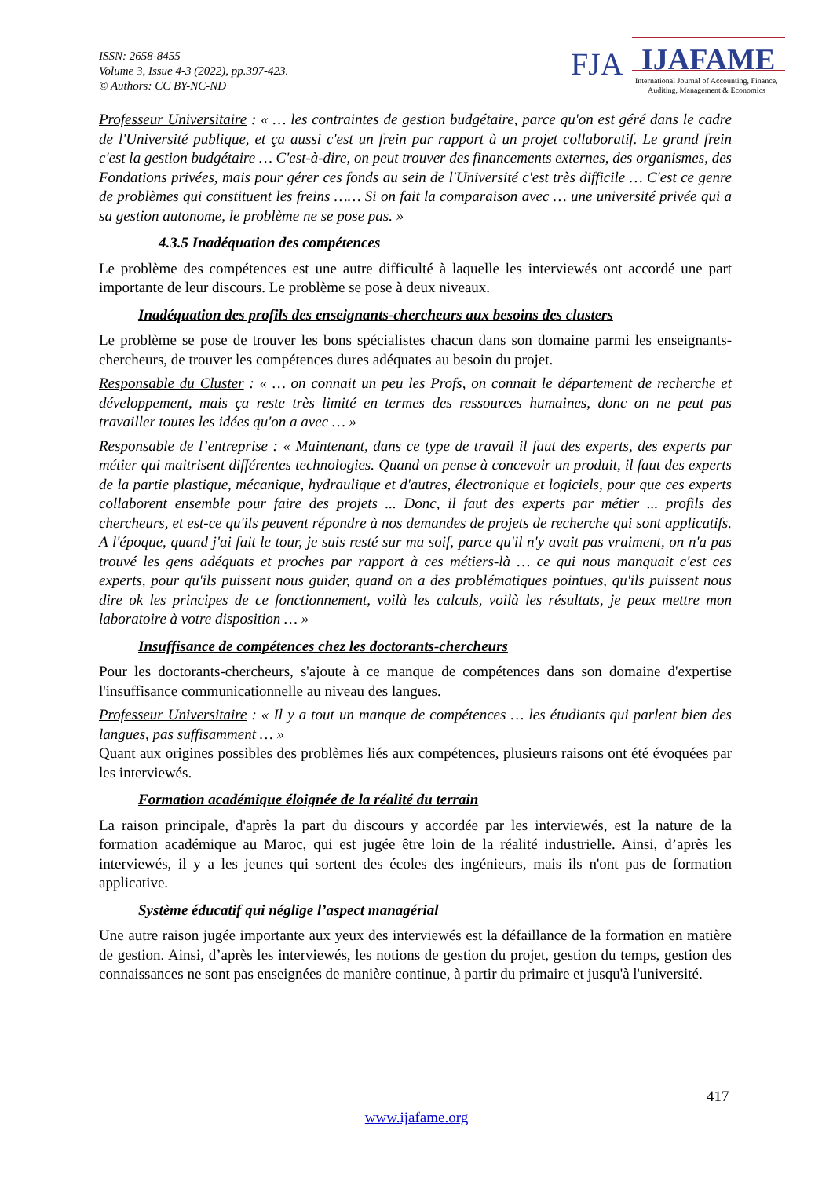ISSN: 2658-8455
Volume 3, Issue 4-3 (2022), pp.397-423.
© Authors: CC BY-NC-ND
FJA
IJAFAME
International Journal of Accounting, Finance,
Auditing, Management & Economics
Professeur Universitaire : « … les contraintes de gestion budgétaire, parce qu'on est géré dans le cadre de l'Université publique, et ça aussi c'est un frein par rapport à un projet collaboratif. Le grand frein c'est la gestion budgétaire … C'est-à-dire, on peut trouver des financements externes, des organismes, des Fondations privées, mais pour gérer ces fonds au sein de l'Université c'est très difficile … C'est ce genre de problèmes qui constituent les freins …… Si on fait la comparaison avec … une université privée qui a sa gestion autonome, le problème ne se pose pas. »
4.3.5 Inadéquation des compétences
Le problème des compétences est une autre difficulté à laquelle les interviewés ont accordé une part importante de leur discours. Le problème se pose à deux niveaux.
Inadéquation des profils des enseignants-chercheurs aux besoins des clusters
Le problème se pose de trouver les bons spécialistes chacun dans son domaine parmi les enseignants-chercheurs, de trouver les compétences dures adéquates au besoin du projet.
Responsable du Cluster : « … on connait un peu les Profs, on connait le département de recherche et développement, mais ça reste très limité en termes des ressources humaines, donc on ne peut pas travailler toutes les idées qu'on a avec … »
Responsable de l’entreprise : « Maintenant, dans ce type de travail il faut des experts, des experts par métier qui maitrisent différentes technologies. Quand on pense à concevoir un produit, il faut des experts de la partie plastique, mécanique, hydraulique et d'autres, électronique et logiciels, pour que ces experts collaborent ensemble pour faire des projets ... Donc, il faut des experts par métier ... profils des chercheurs, et est-ce qu'ils peuvent répondre à nos demandes de projets de recherche qui sont applicatifs. A l'époque, quand j'ai fait le tour, je suis resté sur ma soif, parce qu'il n'y avait pas vraiment, on n'a pas trouvé les gens adéquats et proches par rapport à ces métiers-là … ce qui nous manquait c'est ces experts, pour qu'ils puissent nous guider, quand on a des problématiques pointues, qu'ils puissent nous dire ok les principes de ce fonctionnement, voilà les calculs, voilà les résultats, je peux mettre mon laboratoire à votre disposition … »
Insuffisance de compétences chez les doctorants-chercheurs
Pour les doctorants-chercheurs, s'ajoute à ce manque de compétences dans son domaine d'expertise l'insuffisance communicationnelle au niveau des langues.
Professeur Universitaire : « Il y a tout un manque de compétences … les étudiants qui parlent bien des langues, pas suffisamment … »
Quant aux origines possibles des problèmes liés aux compétences, plusieurs raisons ont été évoquées par les interviewés.
Formation académique éloignée de la réalité du terrain
La raison principale, d'après la part du discours y accordée par les interviewés, est la nature de la formation académique au Maroc, qui est jugée être loin de la réalité industrielle. Ainsi, d’après les interviewés, il y a les jeunes qui sortent des écoles des ingénieurs, mais ils n'ont pas de formation applicative.
Système éducatif qui néglige l’aspect managérial
Une autre raison jugée importante aux yeux des interviewés est la défaillance de la formation en matière de gestion. Ainsi, d’après les interviewés, les notions de gestion du projet, gestion du temps, gestion des connaissances ne sont pas enseignées de manière continue, à partir du primaire et jusqu'à l'université.
417
www.ijafame.org